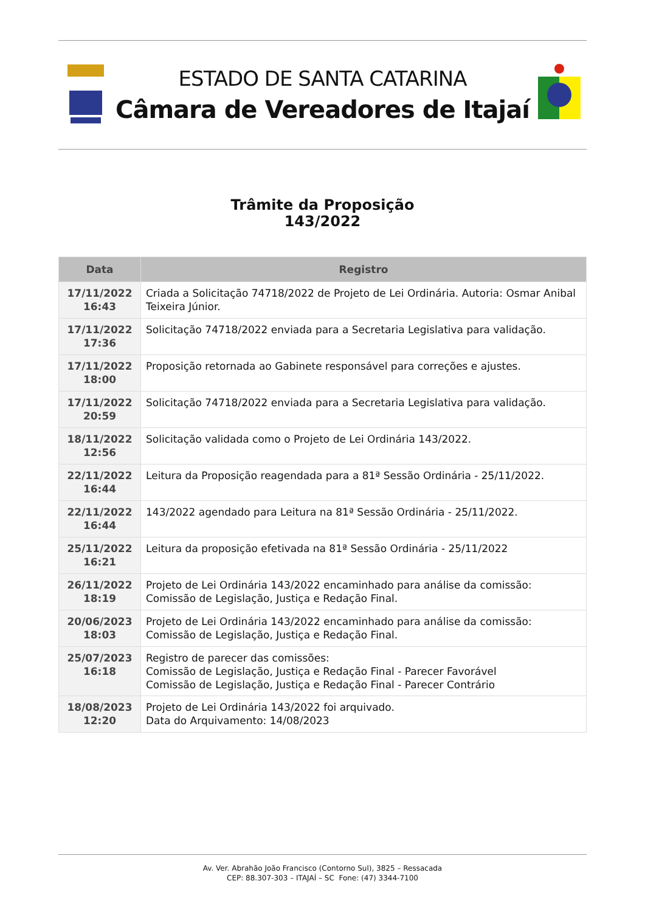ESTADO DE SANTA CATARINA
Câmara de Vereadores de Itajaí
Trâmite da Proposição
143/2022
| Data | Registro |
| --- | --- |
| 17/11/2022 16:43 | Criada a Solicitação 74718/2022 de Projeto de Lei Ordinária. Autoria: Osmar Anibal Teixeira Júnior. |
| 17/11/2022 17:36 | Solicitação 74718/2022 enviada para a Secretaria Legislativa para validação. |
| 17/11/2022 18:00 | Proposição retornada ao Gabinete responsável para correções e ajustes. |
| 17/11/2022 20:59 | Solicitação 74718/2022 enviada para a Secretaria Legislativa para validação. |
| 18/11/2022 12:56 | Solicitação validada como o Projeto de Lei Ordinária 143/2022. |
| 22/11/2022 16:44 | Leitura da Proposição reagendada para a 81ª Sessão Ordinária - 25/11/2022. |
| 22/11/2022 16:44 | 143/2022 agendado para Leitura na 81ª Sessão Ordinária - 25/11/2022. |
| 25/11/2022 16:21 | Leitura da proposição efetivada na 81ª Sessão Ordinária - 25/11/2022 |
| 26/11/2022 18:19 | Projeto de Lei Ordinária 143/2022 encaminhado para análise da comissão: Comissão de Legislação, Justiça e Redação Final. |
| 20/06/2023 18:03 | Projeto de Lei Ordinária 143/2022 encaminhado para análise da comissão: Comissão de Legislação, Justiça e Redação Final. |
| 25/07/2023 16:18 | Registro de parecer das comissões: Comissão de Legislação, Justiça e Redação Final - Parecer Favorável Comissão de Legislação, Justiça e Redação Final - Parecer Contrário |
| 18/08/2023 12:20 | Projeto de Lei Ordinária 143/2022 foi arquivado. Data do Arquivamento: 14/08/2023 |
Av. Ver. Abrahão João Francisco (Contorno Sul), 3825 – Ressacada
CEP: 88.307-303 – ITAJAÍ – SC Fone: (47) 3344-7100